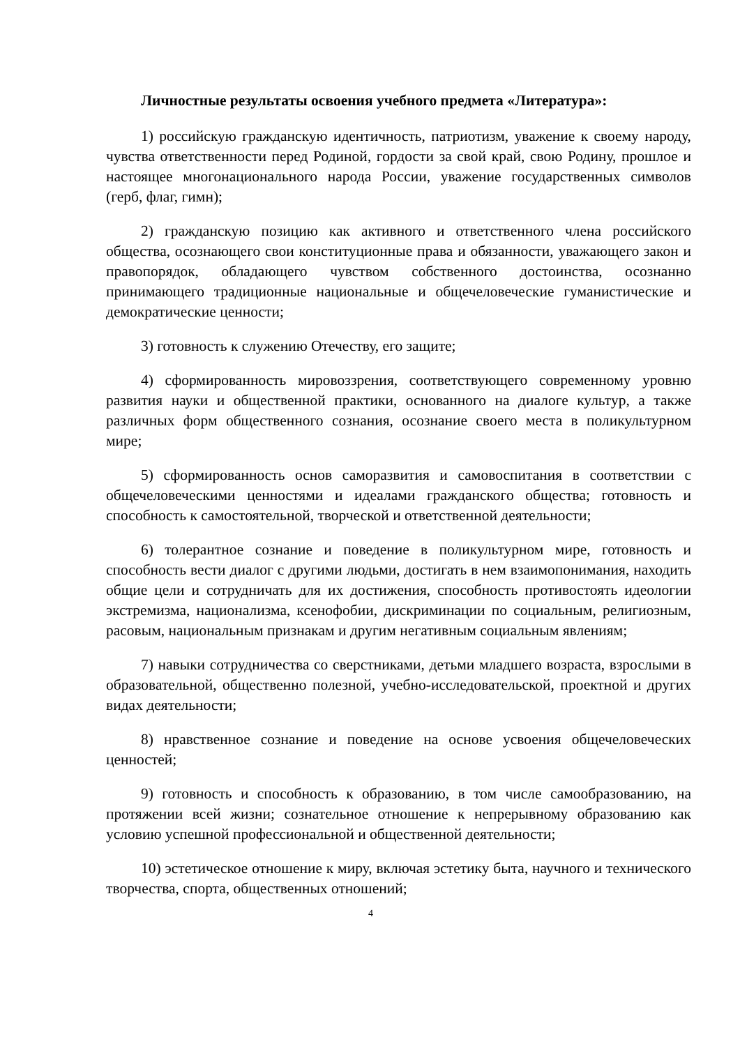Личностные результаты освоения учебного предмета «Литература»:
1) российскую гражданскую идентичность, патриотизм, уважение к своему народу, чувства ответственности перед Родиной, гордости за свой край, свою Родину, прошлое и настоящее многонационального народа России, уважение государственных символов (герб, флаг, гимн);
2) гражданскую позицию как активного и ответственного члена российского общества, осознающего свои конституционные права и обязанности, уважающего закон и правопорядок, обладающего чувством собственного достоинства, осознанно принимающего традиционные национальные и общечеловеческие гуманистические и демократические ценности;
3) готовность к служению Отечеству, его защите;
4) сформированность мировоззрения, соответствующего современному уровню развития науки и общественной практики, основанного на диалоге культур, а также различных форм общественного сознания, осознание своего места в поликультурном мире;
5) сформированность основ саморазвития и самовоспитания в соответствии с общечеловеческими ценностями и идеалами гражданского общества; готовность и способность к самостоятельной, творческой и ответственной деятельности;
6) толерантное сознание и поведение в поликультурном мире, готовность и способность вести диалог с другими людьми, достигать в нем взаимопонимания, находить общие цели и сотрудничать для их достижения, способность противостоять идеологии экстремизма, национализма, ксенофобии, дискриминации по социальным, религиозным, расовым, национальным признакам и другим негативным социальным явлениям;
7) навыки сотрудничества со сверстниками, детьми младшего возраста, взрослыми в образовательной, общественно полезной, учебно-исследовательской, проектной и других видах деятельности;
8) нравственное сознание и поведение на основе усвоения общечеловеческих ценностей;
9) готовность и способность к образованию, в том числе самообразованию, на протяжении всей жизни; сознательное отношение к непрерывному образованию как условию успешной профессиональной и общественной деятельности;
10) эстетическое отношение к миру, включая эстетику быта, научного и технического творчества, спорта, общественных отношений;
4